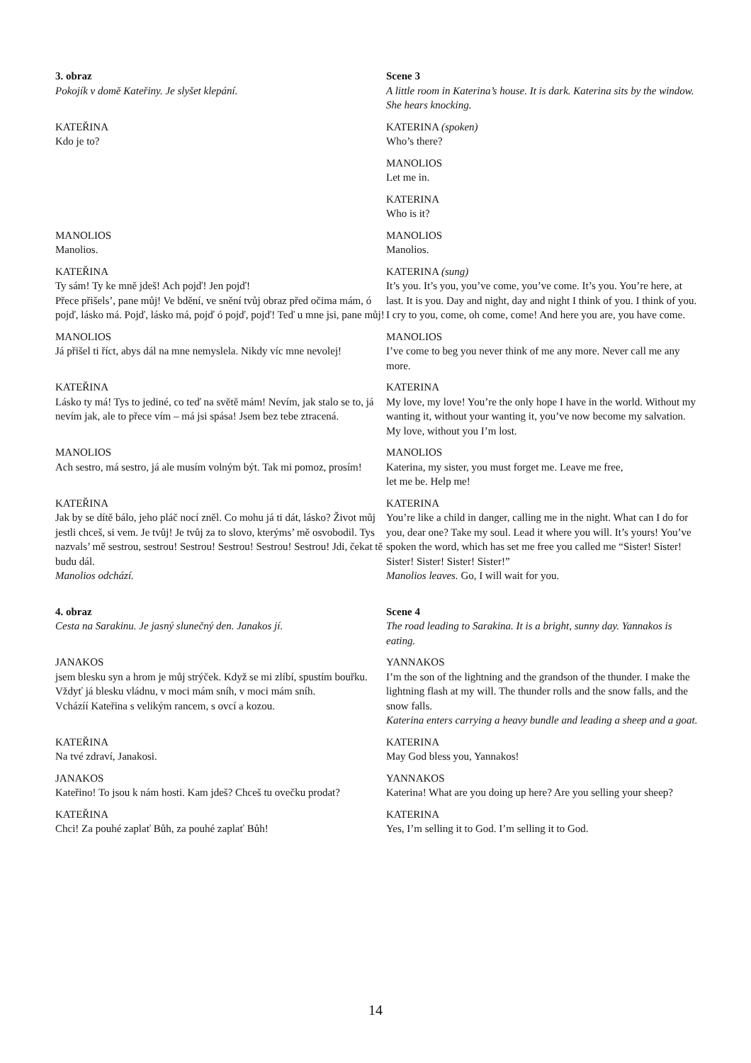| 3. obraz Pokojík v domě Kateřiny. Je slyšet klepání. | Scene 3 A little room in Katerina’s house. It is dark. Katerina sits by the window. She hears knocking. |
| KATEŘINA Kdo je to? | KATERINA (spoken) Who’s there? |
| | MANOLIOS Let me in. |
| | KATERINA Who is it? |
| MANOLIOS Manolios. | MANOLIOS Manolios. |
| KATEŘINA Ty sám! Ty ke mně jdeš! Ach pojď! Jen pojď! Přece přišels’, pane můj! Ve bdění, ve snění tvůj obraz před očima mám, ó pojď, lásko má. Pojď, lásko má, pojď ó pojď, pojď! Teď u mne jsi, pane můj! | KATERINA (sung) It’s you. It’s you, you’ve come, you’ve come. It’s you. You’re here, at last. It is you. Day and night, day and night I think of you. I think of you. I cry to you, come, oh come, come! And here you are, you have come. |
| MANOLIOS Já přišel ti říct, abys dál na mne nemyslela. Nikdy víc mne nevolej! | MANOLIOS I’ve come to beg you never think of me any more. Never call me any more. |
| KATEŘINA Lásko ty má! Tys to jediné, co teď na světě mám! Nevím, jak stalo se to, já nevím jak, ale to přece vím – má jsi spása! Jsem bez tebe ztracená. | KATERINA My love, my love! You’re the only hope I have in the world. Without my wanting it, without your wanting it, you’ve now become my salvation. My love, without you I’m lost. |
| MANOLIOS Ach sestro, má sestro, já ale musím volným být. Tak mi pomoz, prosím! | MANOLIOS Katerina, my sister, you must forget me. Leave me free, let me be. Help me! |
| KATEŘINA Jak by se dítě bálo, jeho pláč nocí zněl. Co mohu já ti dát, lásko? Život můj jestli chceš, si vem. Je tvůj! Je tvůj za to slovo, kterýms’ mě osvobodil. Tys nazvals’ mě sestrou, sestrou! Sestrou! Sestrou! Sestrou! Sestrou! Jdi, čekat tě budu dál. Manolios odchází. | KATERINA You’re like a child in danger, calling me in the night. What can I do for you, dear one? Take my soul. Lead it where you will. It’s yours! You’ve spoken the word, which has set me free you called me “Sister! Sister! Sister! Sister! Sister! Sister!” Manolios leaves. Go, I will wait for you. |
| 4. obraz Cesta na Sarakinu. Je jasný slunečný den. Janakos jí. | Scene 4 The road leading to Sarakina. It is a bright, sunny day. Yannakos is eating. |
| JANAKOS jsem blesku syn a hrom je můj strýček. Když se mi zlíbí, spustím bouřku. Vždyť já blesku vládnu, v moci mám sníh, v moci mám sníh. Vcházíí Kateřina s velikým rancem, s ovcí a kozou. | YANNAKOS I’m the son of the lightning and the grandson of the thunder. I make the lightning flash at my will. The thunder rolls and the snow falls, and the snow falls. Katerina enters carrying a heavy bundle and leading a sheep and a goat. |
| KATEŘINA Na tvé zdraví, Janakosi. | KATERINA May God bless you, Yannakos! |
| JANAKOS Kateřino! To jsou k nám hosti. Kam jdeš? Chceš tu ovečku prodat? | YANNAKOS Katerina! What are you doing up here? Are you selling your sheep? |
| KATEŘINA Chci! Za pouhé zaplať Bůh, za pouhé zaplať Bůh! | KATERINA Yes, I’m selling it to God. I’m selling it to God. |
14